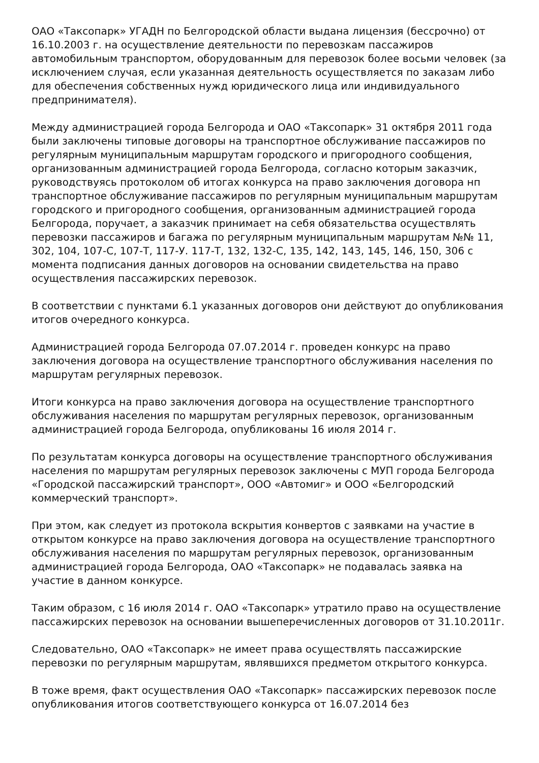ОАО «Таксопарк» УГАДН по Белгородской области выдана лицензия (бессрочно) от 16.10.2003 г. на осуществление деятельности по перевозкам пассажиров автомобильным транспортом, оборудованным для перевозок более восьми человек (за исключением случая, если указанная деятельность осуществляется по заказам либо для обеспечения собственных нужд юридического лица или индивидуального предпринимателя).
Между администрацией города Белгорода и ОАО «Таксопарк» 31 октября 2011 года были заключены типовые договоры на транспортное обслуживание пассажиров по регулярным муниципальным маршрутам городского и пригородного сообщения, организованным администрацией города Белгорода, согласно которым заказчик, руководствуясь протоколом об итогах конкурса на право заключения договора нп транспортное обслуживание пассажиров по регулярным муниципальным маршрутам городского и пригородного сообщения, организованным администрацией города Белгорода, поручает, а заказчик принимает на себя обязательства осуществлять перевозки пассажиров и багажа по регулярным муниципальным маршрутам №№ 11, 302, 104, 107-С, 107-Т, 117-У. 117-Т, 132, 132-С, 135, 142, 143, 145, 146, 150, 306 с момента подписания данных договоров на основании свидетельства на право осуществления пассажирских перевозок.
В соответствии с пунктами 6.1 указанных договоров они действуют до опубликования итогов очередного конкурса.
Администрацией города Белгорода 07.07.2014 г. проведен конкурс на право заключения договора на осуществление транспортного обслуживания населения по маршрутам регулярных перевозок.
Итоги конкурса на право заключения договора на осуществление транспортного обслуживания населения по маршрутам регулярных перевозок, организованным администрацией города Белгорода, опубликованы 16 июля 2014 г.
По результатам конкурса договоры на осуществление транспортного обслуживания населения по маршрутам регулярных перевозок заключены с МУП города Белгорода «Городской пассажирский транспорт», ООО «Автомиг» и ООО «Белгородский коммерческий транспорт».
При этом, как следует из протокола вскрытия конвертов с заявками на участие в открытом конкурсе на право заключения договора на осуществление транспортного обслуживания населения по маршрутам регулярных перевозок, организованным администрацией города Белгорода, ОАО «Таксопарк» не подавалась заявка на участие в данном конкурсе.
Таким образом, с 16 июля 2014 г. ОАО «Таксопарк» утратило право на осуществление пассажирских перевозок на основании вышеперечисленных договоров от 31.10.2011г.
Следовательно, ОАО «Таксопарк» не имеет права осуществлять пассажирские перевозки по регулярным маршрутам, являвшихся предметом открытого конкурса.
В тоже время, факт осуществления ОАО «Таксопарк» пассажирских перевозок после опубликования итогов соответствующего конкурса от 16.07.2014 без